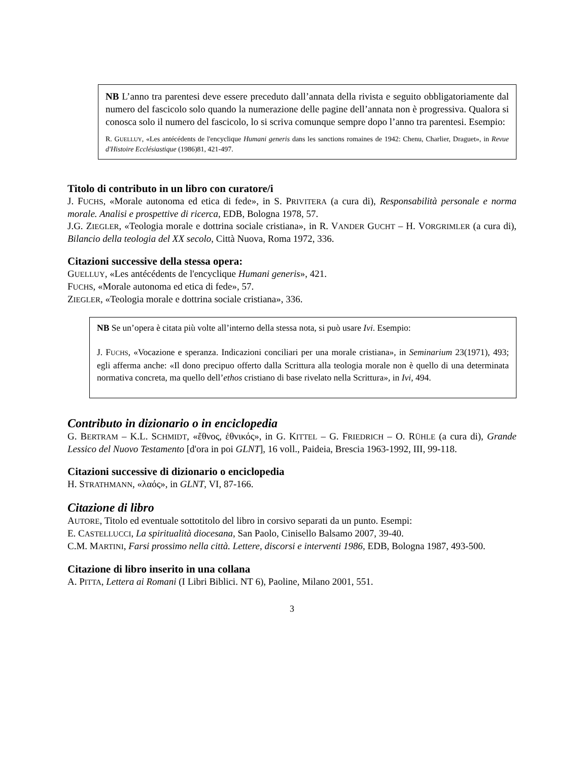NB L’anno tra parentesi deve essere preceduto dall’annata della rivista e seguito obbligatoriamente dal numero del fascicolo solo quando la numerazione delle pagine dell’annata non è progressiva. Qualora si conosca solo il numero del fascicolo, lo si scriva comunque sempre dopo l’anno tra parentesi. Esempio:
R. GUELLUY, «Les antécédents de l'encyclique Humani generis dans les sanctions romaines de 1942: Chenu, Charlier, Draguet», in Revue d'Histoire Ecclésiastique (1986)81, 421-497.
Titolo di contributo in un libro con curatore/i
J. FUCHS, «Morale autonoma ed etica di fede», in S. PRIVITERA (a cura di), Responsabilità personale e norma morale. Analisi e prospettive di ricerca, EDB, Bologna 1978, 57.
J.G. ZIEGLER, «Teologia morale e dottrina sociale cristiana», in R. VANDER GUCHT – H. VORGRIMLER (a cura di), Bilancio della teologia del XX secolo, Città Nuova, Roma 1972, 336.
Citazioni successive della stessa opera:
GUELLUY, «Les antécédents de l'encyclique Humani generis», 421.
FUCHS, «Morale autonoma ed etica di fede», 57.
ZIEGLER, «Teologia morale e dottrina sociale cristiana», 336.
NB Se un’opera è citata più volte all’interno della stessa nota, si può usare Ivi. Esempio:
J. FUCHS, «Vocazione e speranza. Indicazioni conciliari per una morale cristiana», in Seminarium 23(1971), 493; egli afferma anche: «Il dono precipuo offerto dalla Scrittura alla teologia morale non è quello di una determinata normativa concreta, ma quello dell’ethos cristiano di base rivelato nella Scrittura», in Ivi, 494.
Contributo in dizionario o in enciclopedia
G. BERTRAM – K.L. SCHMIDT, «ἔθνος, ἐθνικός», in G. KITTEL – G. FRIEDRICH – O. RÜHLE (a cura di), Grande Lessico del Nuovo Testamento [d'ora in poi GLNT], 16 voll., Paideia, Brescia 1963-1992, III, 99-118.
Citazioni successive di dizionario o enciclopedia
H. STRATHMANN, «λαός», in GLNT, VI, 87-166.
Citazione di libro
AUTORE, Titolo ed eventuale sottotitolo del libro in corsivo separati da un punto. Esempi:
E. CASTELLUCCI, La spiritualità diocesana, San Paolo, Cinisello Balsamo 2007, 39-40.
C.M. MARTINI, Farsi prossimo nella città. Lettere, discorsi e interventi 1986, EDB, Bologna 1987, 493-500.
Citazione di libro inserito in una collana
A. PITTA, Lettera ai Romani (I Libri Biblici. NT 6), Paoline, Milano 2001, 551.
3